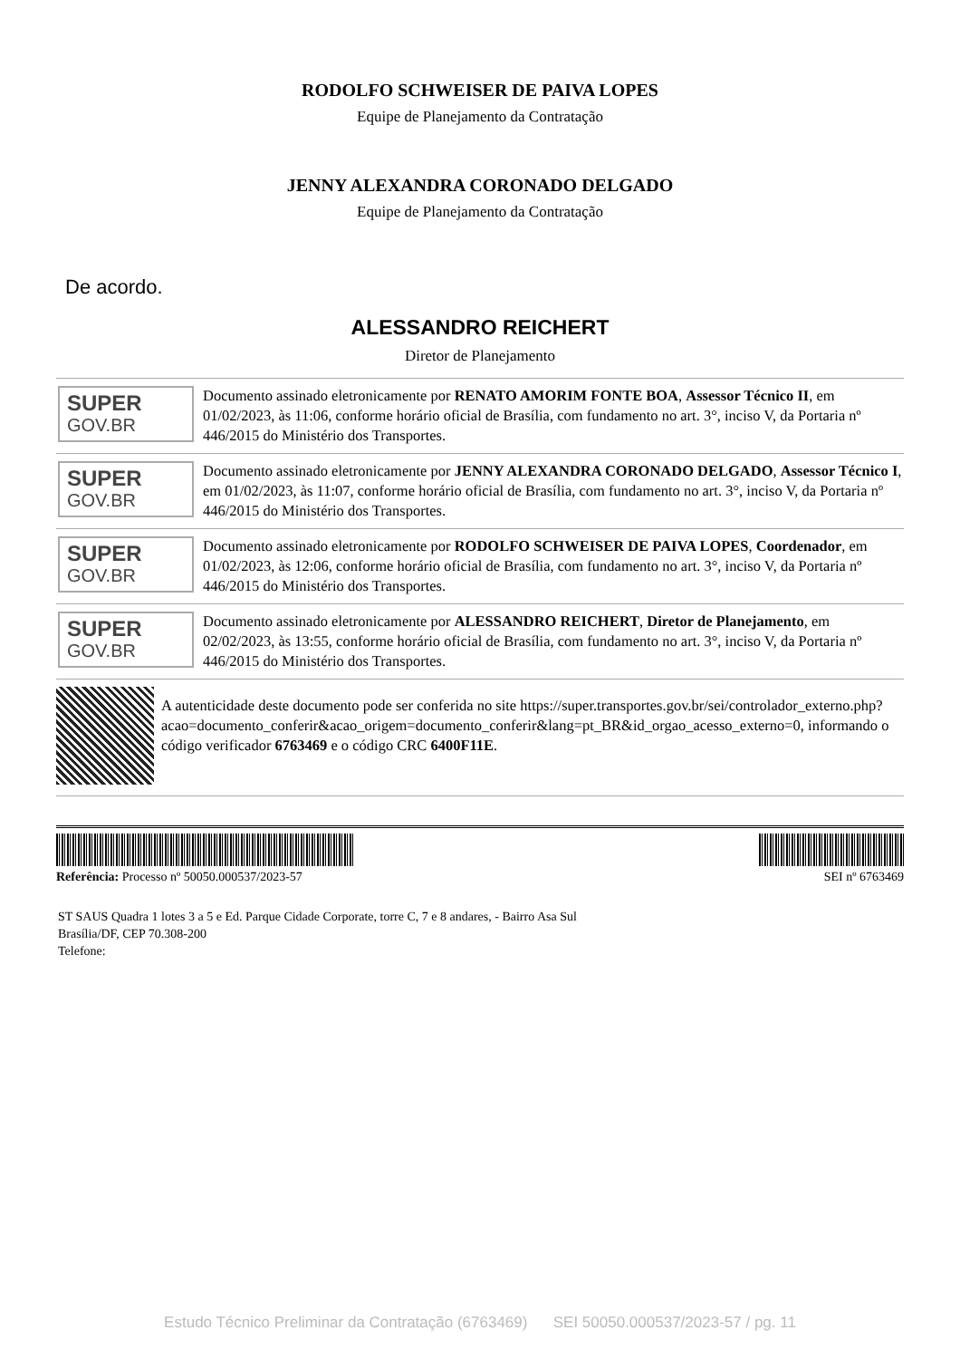RODOLFO SCHWEISER DE PAIVA LOPES
Equipe de Planejamento da Contratação
JENNY ALEXANDRA CORONADO DELGADO
Equipe de Planejamento da Contratação
De acordo.
ALESSANDRO REICHERT
Diretor de Planejamento
SUPER
GOV.BR
Documento assinado eletronicamente por RENATO AMORIM FONTE BOA, Assessor Técnico II, em 01/02/2023, às 11:06, conforme horário oficial de Brasília, com fundamento no art. 3°, inciso V, da Portaria nº 446/2015 do Ministério dos Transportes.
SUPER
GOV.BR
Documento assinado eletronicamente por JENNY ALEXANDRA CORONADO DELGADO, Assessor Técnico I, em 01/02/2023, às 11:07, conforme horário oficial de Brasília, com fundamento no art. 3°, inciso V, da Portaria nº 446/2015 do Ministério dos Transportes.
SUPER
GOV.BR
Documento assinado eletronicamente por RODOLFO SCHWEISER DE PAIVA LOPES, Coordenador, em 01/02/2023, às 12:06, conforme horário oficial de Brasília, com fundamento no art. 3°, inciso V, da Portaria nº 446/2015 do Ministério dos Transportes.
SUPER
GOV.BR
Documento assinado eletronicamente por ALESSANDRO REICHERT, Diretor de Planejamento, em 02/02/2023, às 13:55, conforme horário oficial de Brasília, com fundamento no art. 3°, inciso V, da Portaria nº 446/2015 do Ministério dos Transportes.
A autenticidade deste documento pode ser conferida no site https://super.transportes.gov.br/sei/controlador_externo.php? acao=documento_conferir&acao_origem=documento_conferir&lang=pt_BR&id_orgao_acesso_externo=0, informando o código verificador 6763469 e o código CRC 6400F11E.
Referência: Processo nº 50050.000537/2023-57 SEI nº 6763469
ST SAUS Quadra 1 lotes 3 a 5 e Ed. Parque Cidade Corporate, torre C, 7 e 8 andares, - Bairro Asa Sul
Brasília/DF, CEP 70.308-200
Telefone:
Estudo Técnico Preliminar da Contratação (6763469) SEI 50050.000537/2023-57 / pg. 11